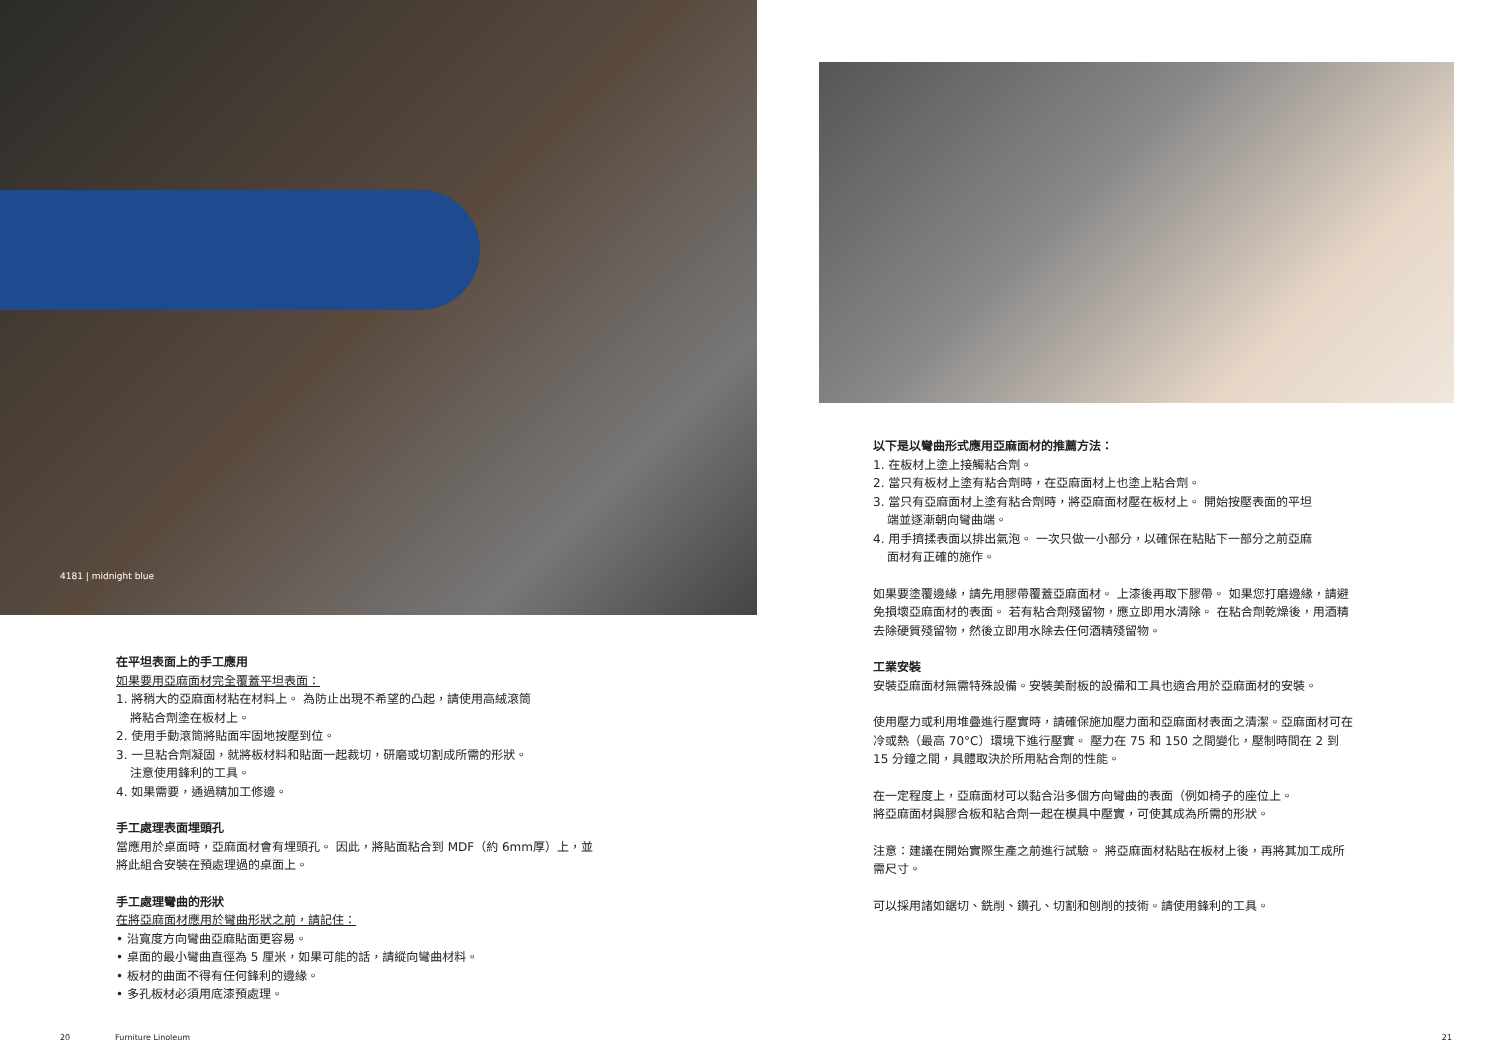4181 | midnight blue
在平坦表面上的手工應用
如果要用亞麻面材完全覆蓋平坦表面：
1. 將稍大的亞麻面材粘在材料上。 為防止出現不希望的凸起，請使用高絨滾筒
將粘合劑塗在板材上。
2. 使用手動滾筒將貼面牢固地按壓到位。
3. 一旦粘合劑凝固，就將板材料和貼面一起裁切，研磨或切割成所需的形狀。
注意使用鋒利的工具。
4. 如果需要，通過精加工修邊。
手工處理表面埋頭孔
當應用於桌面時，亞麻面材會有埋頭孔。 因此，將貼面粘合到 MDF（約 6mm厚）上，並將此組合安裝在預處理過的桌面上。
手工處理彎曲的形狀
在將亞麻面材應用於彎曲形狀之前，請記住：
• 沿寬度方向彎曲亞麻貼面更容易。
• 桌面的最小彎曲直徑為 5 厘米，如果可能的話，請縱向彎曲材料。
• 板材的曲面不得有任何鋒利的邊緣。
• 多孔板材必須用底漆預處理。
20 Furniture Linoleum
以下是以彎曲形式應用亞麻面材的推薦方法：
1. 在板材上塗上接觸粘合劑。
2. 當只有板材上塗有粘合劑時，在亞麻面材上也塗上粘合劑。
3. 當只有亞麻面材上塗有粘合劑時，將亞麻面材壓在板材上。 開始按壓表面的平坦
端並逐漸朝向彎曲端。
4. 用手擠揉表面以排出氣泡。 一次只做一小部分，以確保在粘貼下一部分之前亞麻
面材有正確的施作。
如果要塗覆邊緣，請先用膠帶覆蓋亞麻面材。 上漆後再取下膠帶。 如果您打磨邊緣，請避免損壞亞麻面材的表面。 若有粘合劑殘留物，應立即用水清除。 在粘合劑乾燥後，用酒精去除硬質殘留物，然後立即用水除去任何酒精殘留物。
工業安裝
安裝亞麻面材無需特殊設備。安裝美耐板的設備和工具也適合用於亞麻面材的安裝。
使用壓力或利用堆疊進行壓實時，請確保施加壓力面和亞麻面材表面之清潔。亞麻面材可在冷或熱（最高 70°C）環境下進行壓實。 壓力在 75 和 150 之間變化，壓制時間在 2 到 15 分鐘之間，具體取決於所用粘合劑的性能。
在一定程度上，亞麻面材可以黏合沿多個方向彎曲的表面（例如椅子的座位上。
將亞麻面材與膠合板和粘合劑一起在模具中壓實，可使其成為所需的形狀。
注意：建議在開始實際生產之前進行試驗。 將亞麻面材粘貼在板材上後，再將其加工成所需尺寸。
可以採用諸如鋸切、銑削、鑽孔、切割和刨削的技術。請使用鋒利的工具。
21